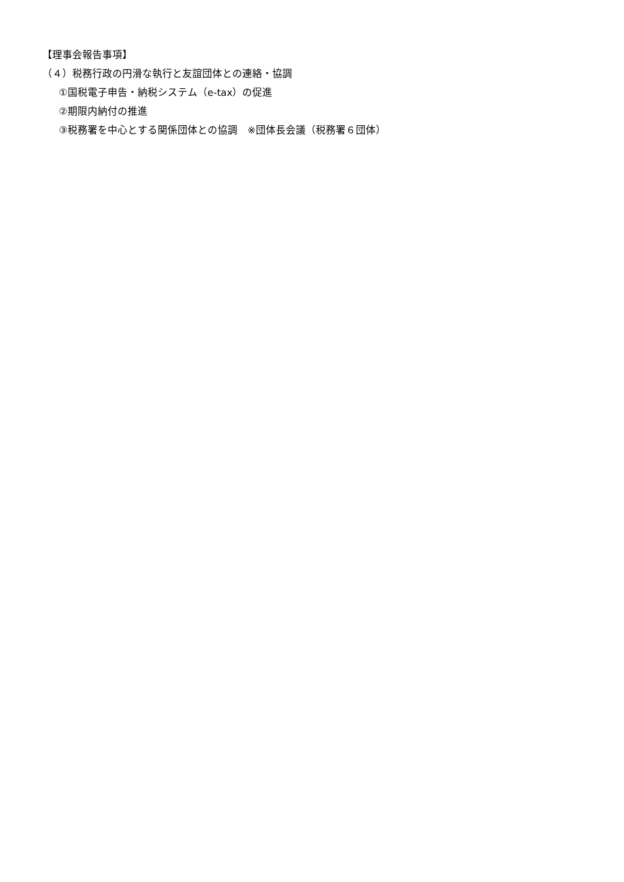【理事会報告事項】
（４）税務行政の円滑な執行と友誼団体との連絡・協調
①国税電子申告・納税システム（e-tax）の促進
②期限内納付の推進
③税務署を中心とする関係団体との協調　※団体長会議（税務署６団体）